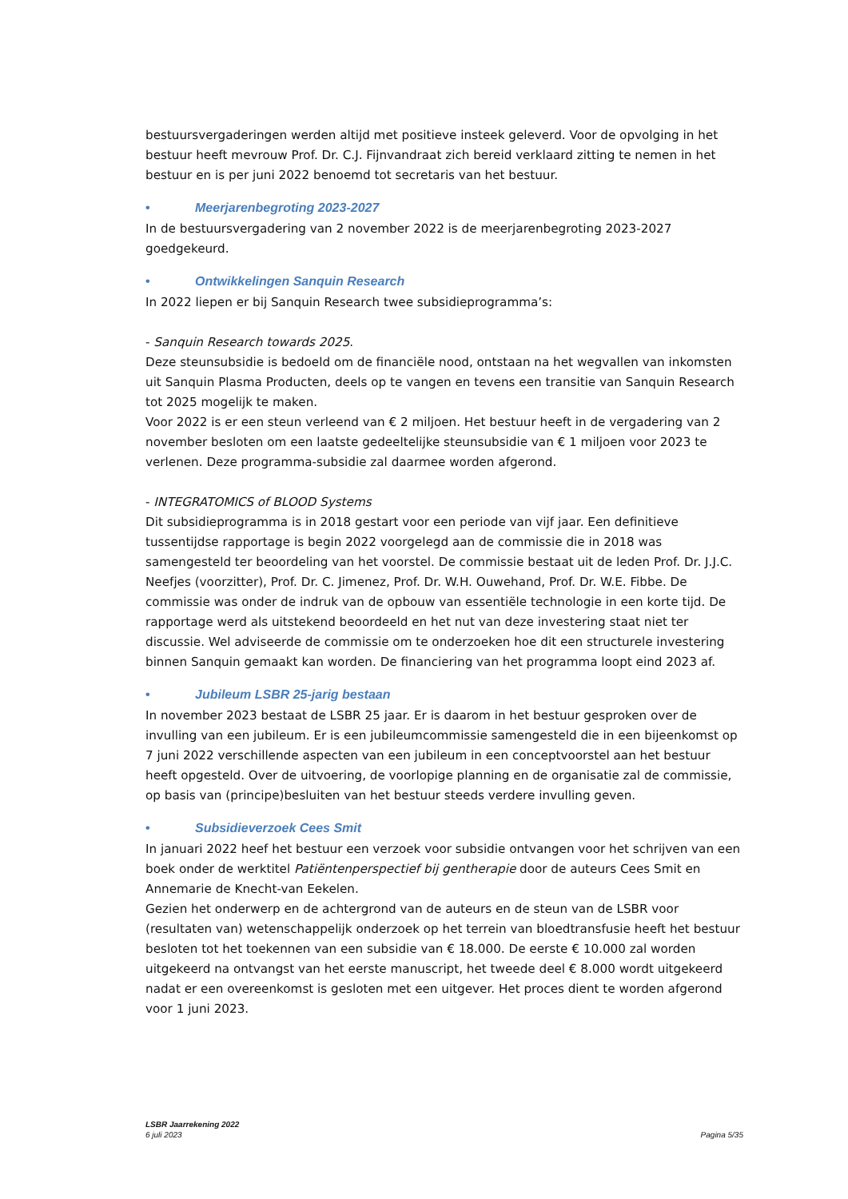bestuursvergaderingen werden altijd met positieve insteek geleverd. Voor de opvolging in het bestuur heeft mevrouw Prof. Dr. C.J. Fijnvandraat zich bereid verklaard zitting te nemen in het bestuur en is per juni 2022 benoemd tot secretaris van het bestuur.
• Meerjarenbegroting 2023-2027
In de bestuursvergadering van 2 november 2022 is de meerjarenbegroting 2023-2027 goedgekeurd.
• Ontwikkelingen Sanquin Research
In 2022 liepen er bij Sanquin Research twee subsidieprogramma’s:
- Sanquin Research towards 2025.
Deze steunsubsidie is bedoeld om de financiële nood, ontstaan na het wegvallen van inkomsten uit Sanquin Plasma Producten, deels op te vangen en tevens een transitie van Sanquin Research tot 2025 mogelijk te maken.
Voor 2022 is er een steun verleend van € 2 miljoen. Het bestuur heeft in de vergadering van 2 november besloten om een laatste gedeeltelijke steunsubsidie van € 1 miljoen voor 2023 te verlenen. Deze programma-subsidie zal daarmee worden afgerond.
- INTEGRATOMICS of BLOOD Systems
Dit subsidieprogramma is in 2018 gestart voor een periode van vijf jaar. Een definitieve tussentijdse rapportage is begin 2022 voorgelegd aan de commissie die in 2018 was samengesteld ter beoordeling van het voorstel. De commissie bestaat uit de leden Prof. Dr. J.J.C. Neefjes (voorzitter), Prof. Dr. C. Jimenez, Prof. Dr. W.H. Ouwehand, Prof. Dr. W.E. Fibbe. De commissie was onder de indruk van de opbouw van essentiële technologie in een korte tijd. De rapportage werd als uitstekend beoordeeld en het nut van deze investering staat niet ter discussie. Wel adviseerde de commissie om te onderzoeken hoe dit een structurele investering binnen Sanquin gemaakt kan worden. De financiering van het programma loopt eind 2023 af.
• Jubileum LSBR 25-jarig bestaan
In november 2023 bestaat de LSBR 25 jaar. Er is daarom in het bestuur gesproken over de invulling van een jubileum. Er is een jubileumcommissie samengesteld die in een bijeenkomst op 7 juni 2022 verschillende aspecten van een jubileum in een conceptvoorstel aan het bestuur heeft opgesteld. Over de uitvoering, de voorlopige planning en de organisatie zal de commissie, op basis van (principe)besluiten van het bestuur steeds verdere invulling geven.
• Subsidieverzoek Cees Smit
In januari 2022 heef het bestuur een verzoek voor subsidie ontvangen voor het schrijven van een boek onder de werktitel Patiëntenperspectief bij gentherapie door de auteurs Cees Smit en Annemarie de Knecht-van Eekelen.
Gezien het onderwerp en de achtergrond van de auteurs en de steun van de LSBR voor (resultaten van) wetenschappelijk onderzoek op het terrein van bloedtransfusie heeft het bestuur besloten tot het toekennen van een subsidie van € 18.000. De eerste € 10.000 zal worden uitgekeerd na ontvangst van het eerste manuscript, het tweede deel € 8.000 wordt uitgekeerd nadat er een overeenkomst is gesloten met een uitgever. Het proces dient te worden afgerond voor 1 juni 2023.
LSBR Jaarrekening 2022
6 juli 2023
Pagina 5/35